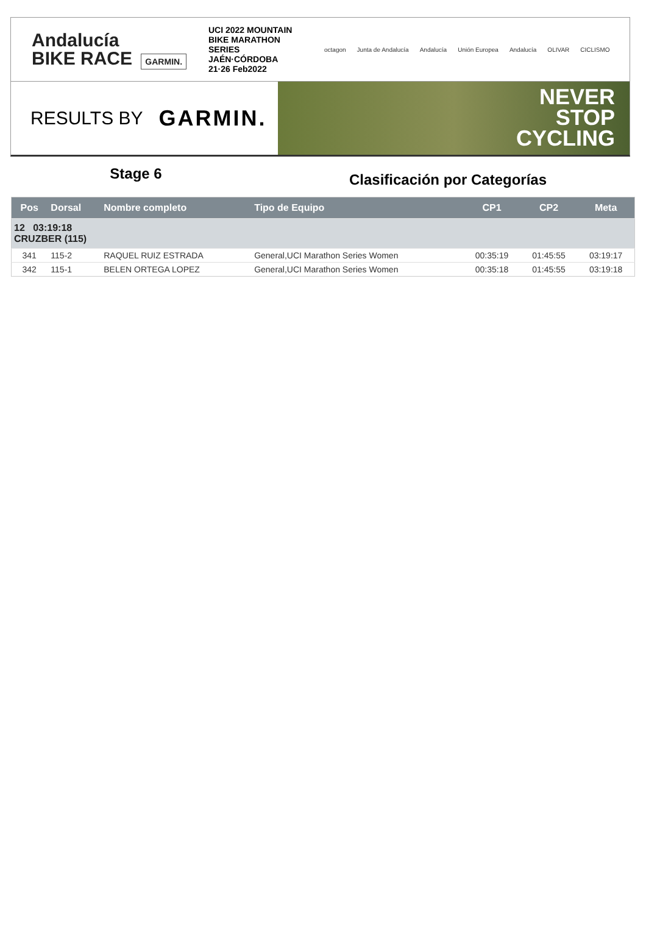Andalucía
BIKE RACE GARMIN.
UCI 2022 MOUNTAIN BIKE MARATHON SERIES
JAÉN·CÓRDOBA
21·26 Feb2022
octagon Junta de Andalucía Andalucía Unión Europea Andalucía OLIVAR CICLISMO
RESULTS BY GARMIN.
NEVER
STOP
CYCLING
Stage 6
Clasificación por Categorías
| Pos | Dorsal | Nombre completo | Tipo de Equipo | CP1 | CP2 | Meta |
| --- | --- | --- | --- | --- | --- | --- |
| 12 03:19:18 CRUZBER (115) | | | | | | |
| 341 | 115-2 | RAQUEL RUIZ ESTRADA | General,UCI Marathon Series Women | 00:35:19 | 01:45:55 | 03:19:17 |
| 342 | 115-1 | BELEN ORTEGA LOPEZ | General,UCI Marathon Series Women | 00:35:18 | 01:45:55 | 03:19:18 |